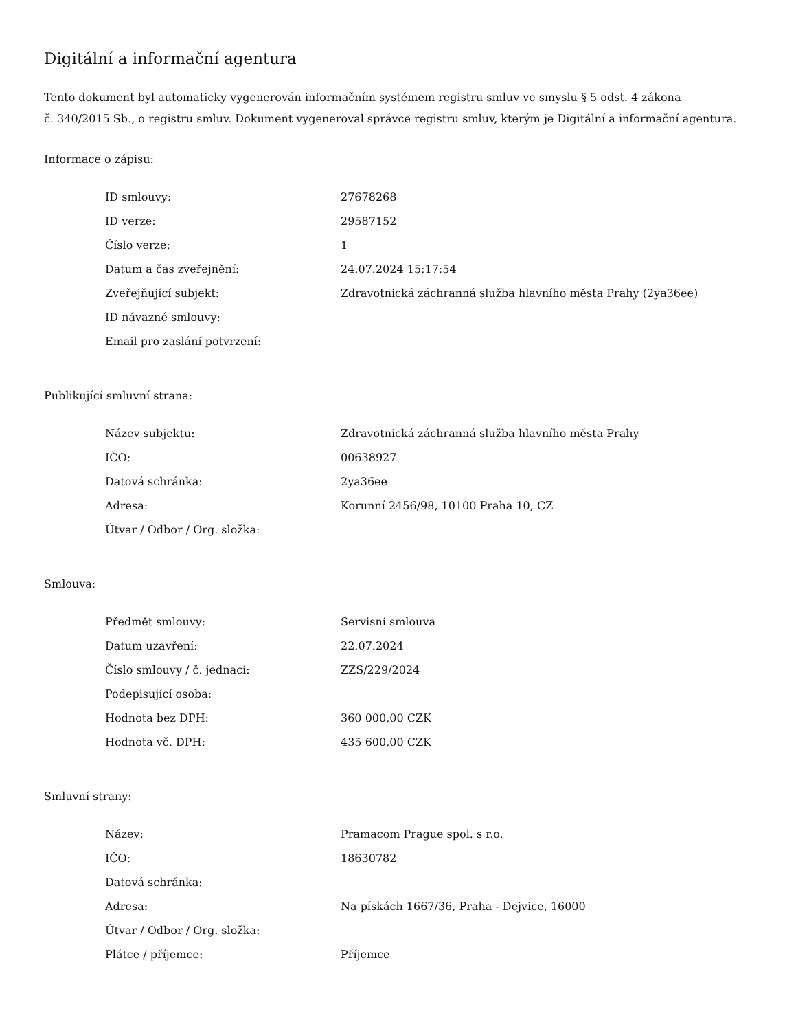Digitální a informační agentura
Tento dokument byl automaticky vygenerován informačním systémem registru smluv ve smyslu § 5 odst. 4 zákona
č. 340/2015 Sb., o registru smluv. Dokument vygeneroval správce registru smluv, kterým je Digitální a informační agentura.
Informace o zápisu:
| ID smlouvy: | 27678268 |
| ID verze: | 29587152 |
| Číslo verze: | 1 |
| Datum a čas zveřejnění: | 24.07.2024 15:17:54 |
| Zveřejňující subjekt: | Zdravotnická záchranná služba hlavního města Prahy (2ya36ee) |
| ID návazné smlouvy: | |
| Email pro zaslání potvrzení: | |
Publikující smluvní strana:
| Název subjektu: | Zdravotnická záchranná služba hlavního města Prahy |
| IČO: | 00638927 |
| Datová schránka: | 2ya36ee |
| Adresa: | Korunní 2456/98, 10100 Praha 10, CZ |
| Útvar / Odbor / Org. složka: | |
Smlouva:
| Předmět smlouvy: | Servisní smlouva |
| Datum uzavření: | 22.07.2024 |
| Číslo smlouvy / č. jednací: | ZZS/229/2024 |
| Podepisující osoba: | |
| Hodnota bez DPH: | 360 000,00 CZK |
| Hodnota vč. DPH: | 435 600,00 CZK |
Smluvní strany:
| Název: | Pramacom Prague spol. s r.o. |
| IČO: | 18630782 |
| Datová schránka: | |
| Adresa: | Na pískách 1667/36, Praha - Dejvice, 16000 |
| Útvar / Odbor / Org. složka: | |
| Plátce / příjemce: | Příjemce |